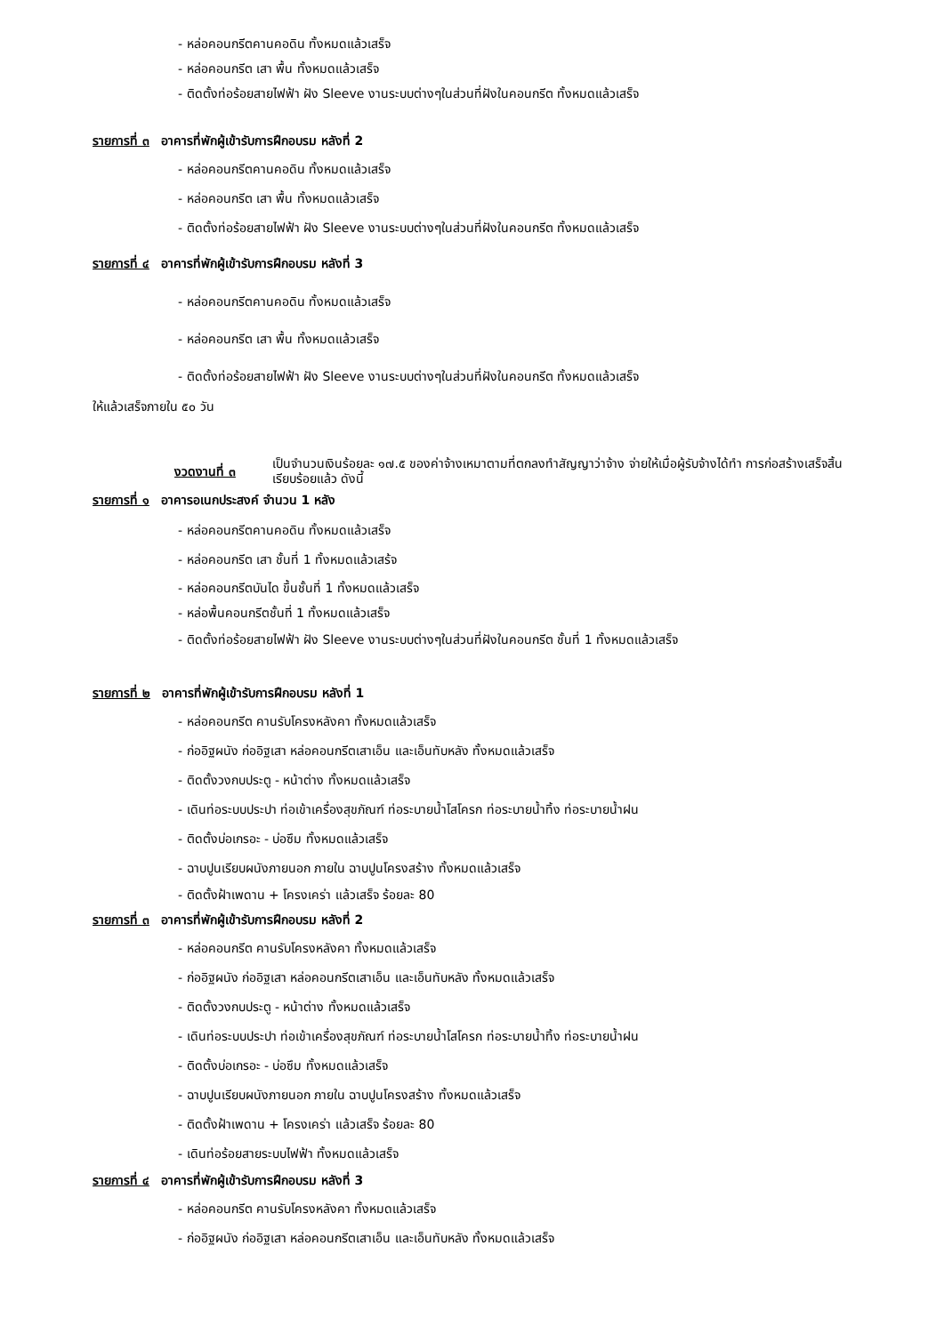- หล่อคอนกรีตคานคอดิน ทั้งหมดแล้วเสร็จ
- หล่อคอนกรีต เสา พื้น ทั้งหมดแล้วเสร็จ
- ติดตั้งท่อร้อยสายไฟฟ้า ฝัง Sleeve งานระบบต่างๆในส่วนที่ฝังในคอนกรีต ทั้งหมดแล้วเสร็จ
รายการที่ ๓ อาคารที่พักผู้เข้ารับการฝึกอบรม หลังที่ 2
- หล่อคอนกรีตคานคอดิน ทั้งหมดแล้วเสร็จ
- หล่อคอนกรีต เสา พื้น ทั้งหมดแล้วเสร็จ
- ติดตั้งท่อร้อยสายไฟฟ้า ฝัง Sleeve งานระบบต่างๆในส่วนที่ฝังในคอนกรีต ทั้งหมดแล้วเสร็จ
รายการที่ ๔ อาคารที่พักผู้เข้ารับการฝึกอบรม หลังที่ 3
- หล่อคอนกรีตคานคอดิน ทั้งหมดแล้วเสร็จ
- หล่อคอนกรีต เสา พื้น ทั้งหมดแล้วเสร็จ
- ติดตั้งท่อร้อยสายไฟฟ้า ฝัง Sleeve งานระบบต่างๆในส่วนที่ฝังในคอนกรีต ทั้งหมดแล้วเสร็จ
ให้แล้วเสร็จภายใน ๕๐ วัน
งวดงานที่ ๓
เป็นจำนวนเงินร้อยละ ๑๗.๕ ของค่าจ้างเหมาตามที่ตกลงทำสัญญาว่าจ้าง จ่ายให้เมื่อผู้รับจ้างได้ทำ การก่อสร้างเสร็จสิ้นเรียบร้อยแล้ว ดังนี้
รายการที่ ๑ อาคารอเนกประสงค์ จำนวน 1 หลัง
- หล่อคอนกรีตคานคอดิน ทั้งหมดแล้วเสร็จ
- หล่อคอนกรีต เสา ชั้นที่ 1 ทั้งหมดแล้วเสร้จ
- หล่อคอนกรีตบันได ขึ้นชั้นที่ 1 ทั้งหมดแล้วเสร็จ
- หล่อพื้นคอนกรีตชั้นที่ 1 ทั้งหมดแล้วเสร็จ
- ติดตั้งท่อร้อยสายไฟฟ้า ฝัง Sleeve งานระบบต่างๆในส่วนที่ฝังในคอนกรีต ชั้นที่ 1 ทั้งหมดแล้วเสร็จ
รายการที่ ๒ อาคารที่พักผู้เข้ารับการฝึกอบรม หลังที่ 1
- หล่อคอนกรีต คานรับโครงหลังคา ทั้งหมดแล้วเสร็จ
- ก่ออิฐผนัง ก่ออิฐเสา หล่อคอนกรีตเสาเอ็น และเอ็นทับหลัง ทั้งหมดแล้วเสร็จ
- ติดตั้งวงกบประตู - หน้าต่าง ทั้งหมดแล้วเสร็จ
- เดินท่อระบบประปา ท่อเข้าเครื่องสุขภัณฑ์ ท่อระบายน้ำโสโครก ท่อระบายน้ำทิ้ง ท่อระบายน้ำฝน
- ติดตั้งบ่อเกรอะ - บ่อซึม ทั้งหมดแล้วเสร็จ
- ฉาบปูนเรียบผนังภายนอก ภายใน ฉาบปูนโครงสร้าง ทั้งหมดแล้วเสร็จ
- ติดตั้งฝ้าเพดาน + โครงเคร่า แล้วเสร็จ ร้อยละ 80
รายการที่ ๓ อาคารที่พักผู้เข้ารับการฝึกอบรม หลังที่ 2
- หล่อคอนกรีต คานรับโครงหลังคา ทั้งหมดแล้วเสร็จ
- ก่ออิฐผนัง ก่ออิฐเสา หล่อคอนกรีตเสาเอ็น และเอ็นทับหลัง ทั้งหมดแล้วเสร็จ
- ติดตั้งวงกบประตู - หน้าต่าง ทั้งหมดแล้วเสร็จ
- เดินท่อระบบประปา ท่อเข้าเครื่องสุขภัณฑ์ ท่อระบายน้ำโสโครก ท่อระบายน้ำทิ้ง ท่อระบายน้ำฝน
- ติดตั้งบ่อเกรอะ - บ่อซึม ทั้งหมดแล้วเสร็จ
- ฉาบปูนเรียบผนังภายนอก ภายใน ฉาบปูนโครงสร้าง ทั้งหมดแล้วเสร็จ
- ติดตั้งฝ้าเพดาน + โครงเคร่า แล้วเสร็จ ร้อยละ 80
- เดินท่อร้อยสายระบบไฟฟ้า ทั้งหมดแล้วเสร็จ
รายการที่ ๔ อาคารที่พักผู้เข้ารับการฝึกอบรม หลังที่ 3
- หล่อคอนกรีต คานรับโครงหลังคา ทั้งหมดแล้วเสร็จ
- ก่ออิฐผนัง ก่ออิฐเสา หล่อคอนกรีตเสาเอ็น และเอ็นทับหลัง ทั้งหมดแล้วเสร็จ